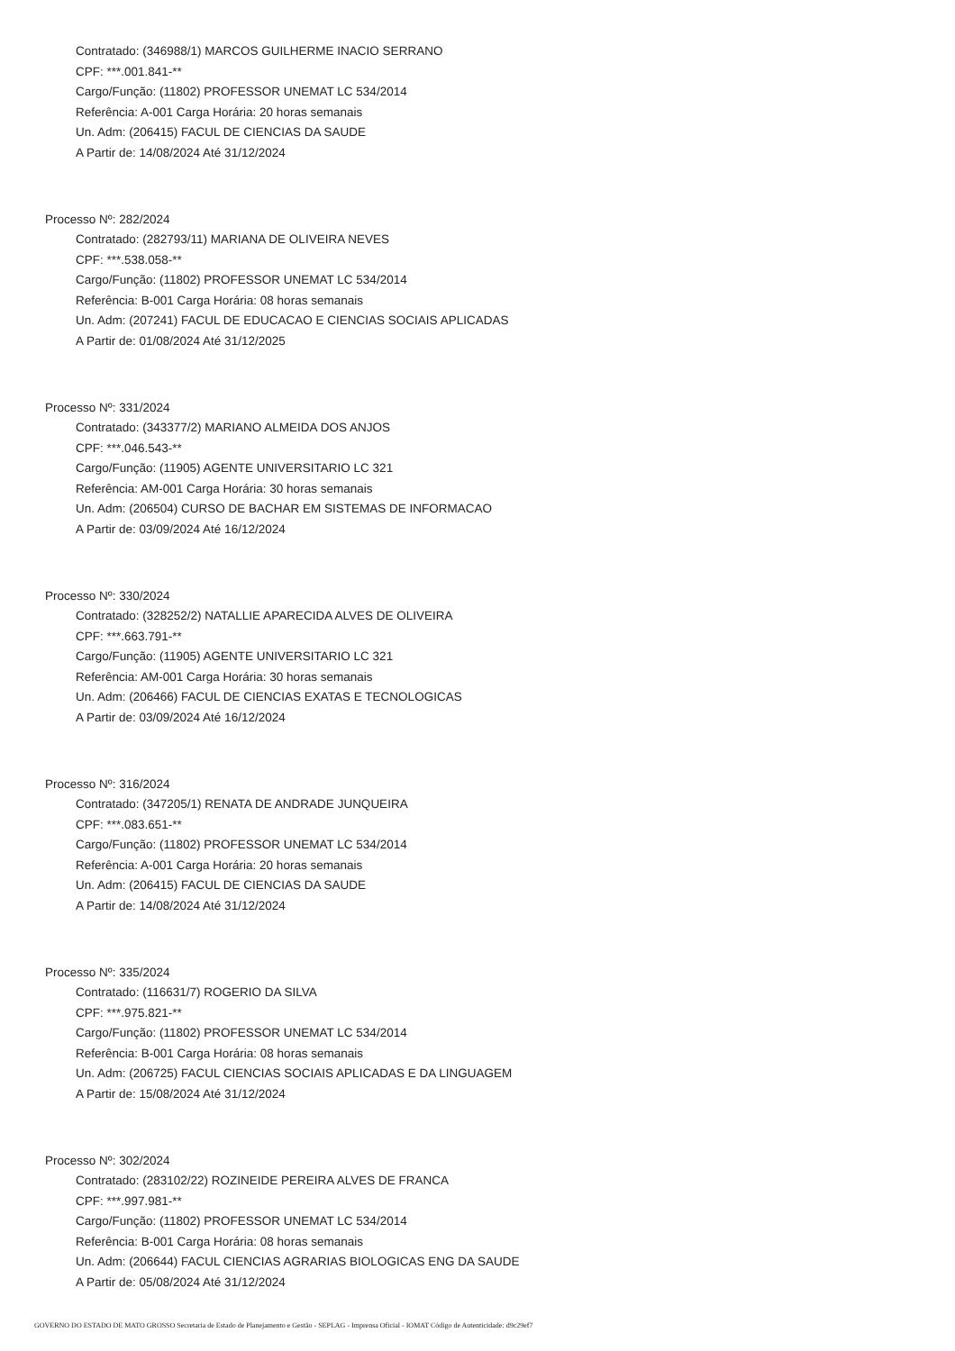Contratado: (346988/1) MARCOS GUILHERME INACIO SERRANO
CPF: ***.001.841-**
Cargo/Função: (11802) PROFESSOR UNEMAT LC 534/2014
Referência: A-001 Carga Horária: 20 horas semanais
Un. Adm: (206415) FACUL DE CIENCIAS DA SAUDE
A Partir de: 14/08/2024 Até 31/12/2024
Processo Nº: 282/2024
Contratado: (282793/11) MARIANA DE OLIVEIRA NEVES
CPF: ***.538.058-**
Cargo/Função: (11802) PROFESSOR UNEMAT LC 534/2014
Referência: B-001 Carga Horária: 08 horas semanais
Un. Adm: (207241) FACUL DE EDUCACAO E CIENCIAS SOCIAIS APLICADAS
A Partir de: 01/08/2024 Até 31/12/2025
Processo Nº: 331/2024
Contratado: (343377/2) MARIANO ALMEIDA DOS ANJOS
CPF: ***.046.543-**
Cargo/Função: (11905) AGENTE UNIVERSITARIO LC 321
Referência: AM-001 Carga Horária: 30 horas semanais
Un. Adm: (206504) CURSO DE BACHAR EM SISTEMAS DE INFORMACAO
A Partir de: 03/09/2024 Até 16/12/2024
Processo Nº: 330/2024
Contratado: (328252/2) NATALLIE APARECIDA ALVES DE OLIVEIRA
CPF: ***.663.791-**
Cargo/Função: (11905) AGENTE UNIVERSITARIO LC 321
Referência: AM-001 Carga Horária: 30 horas semanais
Un. Adm: (206466) FACUL DE CIENCIAS EXATAS E TECNOLOGICAS
A Partir de: 03/09/2024 Até 16/12/2024
Processo Nº: 316/2024
Contratado: (347205/1) RENATA DE ANDRADE JUNQUEIRA
CPF: ***.083.651-**
Cargo/Função: (11802) PROFESSOR UNEMAT LC 534/2014
Referência: A-001 Carga Horária: 20 horas semanais
Un. Adm: (206415) FACUL DE CIENCIAS DA SAUDE
A Partir de: 14/08/2024 Até 31/12/2024
Processo Nº: 335/2024
Contratado: (116631/7) ROGERIO DA SILVA
CPF: ***.975.821-**
Cargo/Função: (11802) PROFESSOR UNEMAT LC 534/2014
Referência: B-001 Carga Horária: 08 horas semanais
Un. Adm: (206725) FACUL CIENCIAS SOCIAIS APLICADAS E DA LINGUAGEM
A Partir de: 15/08/2024 Até 31/12/2024
Processo Nº: 302/2024
Contratado: (283102/22) ROZINEIDE PEREIRA ALVES DE FRANCA
CPF: ***.997.981-**
Cargo/Função: (11802) PROFESSOR UNEMAT LC 534/2014
Referência: B-001 Carga Horária: 08 horas semanais
Un. Adm: (206644) FACUL CIENCIAS AGRARIAS BIOLOGICAS ENG DA SAUDE
A Partir de: 05/08/2024 Até 31/12/2024
GOVERNO DO ESTADO DE MATO GROSSO Secretaria de Estado de Planejamento e Gestão - SEPLAG - Imprensa Oficial - IOMAT Código de Autenticidade: d9c29ef7